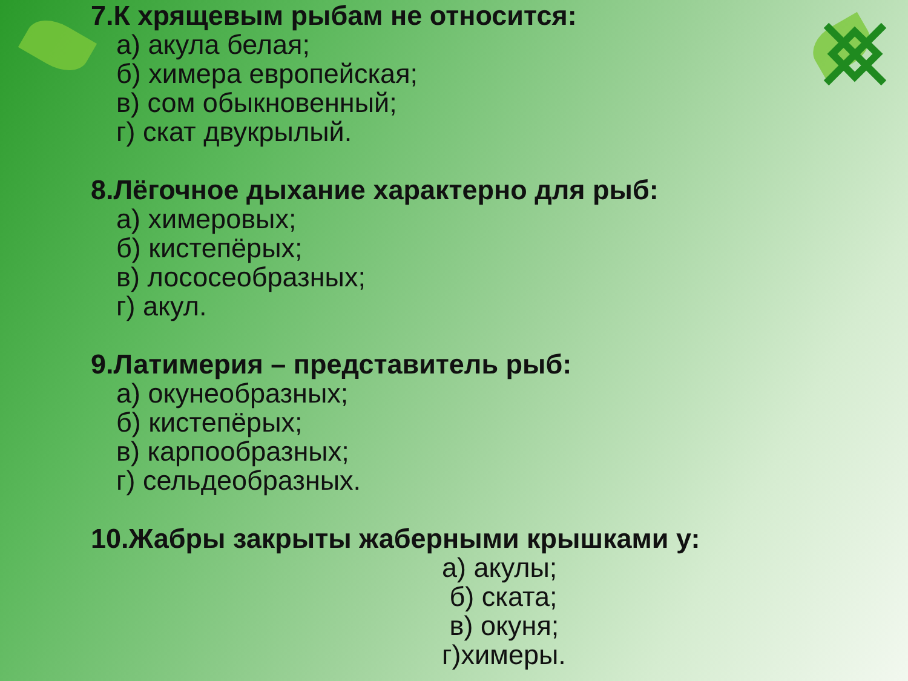7.К хрящевым рыбам не относится:
а) акула белая;
б) химера европейская;
в) сом обыкновенный;
г) скат двукрылый.
8.Лёгочное дыхание характерно для рыб:
а) химеровых;
б) кистепёрых;
в) лососеобразных;
г) акул.
9.Латимерия – представитель рыб:
а) окунеобразных;
б) кистепёрых;
в) карпообразных;
г) сельдеобразных.
10.Жабры закрыты жаберными крышками у:
а) акулы;
б) ската;
в) окуня;
г)химеры.